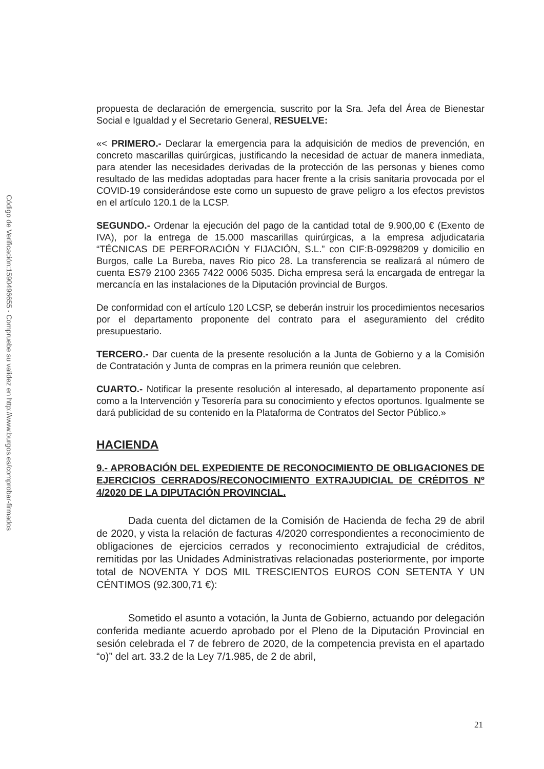Código de Verificación:1590496655 - Compruebe su validez en http://www.burgos.es/comprobar-firmados
propuesta de declaración de emergencia, suscrito por la Sra. Jefa del Área de Bienestar Social e Igualdad y el Secretario General, RESUELVE:
«< PRIMERO.- Declarar la emergencia para la adquisición de medios de prevención, en concreto mascarillas quirúrgicas, justificando la necesidad de actuar de manera inmediata, para atender las necesidades derivadas de la protección de las personas y bienes como resultado de las medidas adoptadas para hacer frente a la crisis sanitaria provocada por el COVID-19 considerándose este como un supuesto de grave peligro a los efectos previstos en el artículo 120.1 de la LCSP.
SEGUNDO.- Ordenar la ejecución del pago de la cantidad total de 9.900,00 € (Exento de IVA), por la entrega de 15.000 mascarillas quirúrgicas, a la empresa adjudicataria “TÉCNICAS DE PERFORACIÓN Y FIJACIÓN, S.L.” con CIF:B-09298209 y domicilio en Burgos, calle La Bureba, naves Rio pico 28. La transferencia se realizará al número de cuenta ES79 2100 2365 7422 0006 5035. Dicha empresa será la encargada de entregar la mercancía en las instalaciones de la Diputación provincial de Burgos.
De conformidad con el artículo 120 LCSP, se deberán instruir los procedimientos necesarios por el departamento proponente del contrato para el aseguramiento del crédito presupuestario.
TERCERO.- Dar cuenta de la presente resolución a la Junta de Gobierno y a la Comisión de Contratación y Junta de compras en la primera reunión que celebren.
CUARTO.- Notificar la presente resolución al interesado, al departamento proponente así como a la Intervención y Tesorería para su conocimiento y efectos oportunos. Igualmente se dará publicidad de su contenido en la Plataforma de Contratos del Sector Público.»
HACIENDA
9.- APROBACIÓN DEL EXPEDIENTE DE RECONOCIMIENTO DE OBLIGACIONES DE EJERCICIOS CERRADOS/RECONOCIMIENTO EXTRAJUDICIAL DE CRÉDITOS Nº 4/2020 DE LA DIPUTACIÓN PROVINCIAL.
Dada cuenta del dictamen de la Comisión de Hacienda de fecha 29 de abril de 2020, y vista la relación de facturas 4/2020 correspondientes a reconocimiento de obligaciones de ejercicios cerrados y reconocimiento extrajudicial de créditos, remitidas por las Unidades Administrativas relacionadas posteriormente, por importe total de NOVENTA Y DOS MIL TRESCIENTOS EUROS CON SETENTA Y UN CÉNTIMOS (92.300,71 €):
Sometido el asunto a votación, la Junta de Gobierno, actuando por delegación conferida mediante acuerdo aprobado por el Pleno de la Diputación Provincial en sesión celebrada el 7 de febrero de 2020, de la competencia prevista en el apartado “o)” del art. 33.2 de la Ley 7/1.985, de 2 de abril,
21